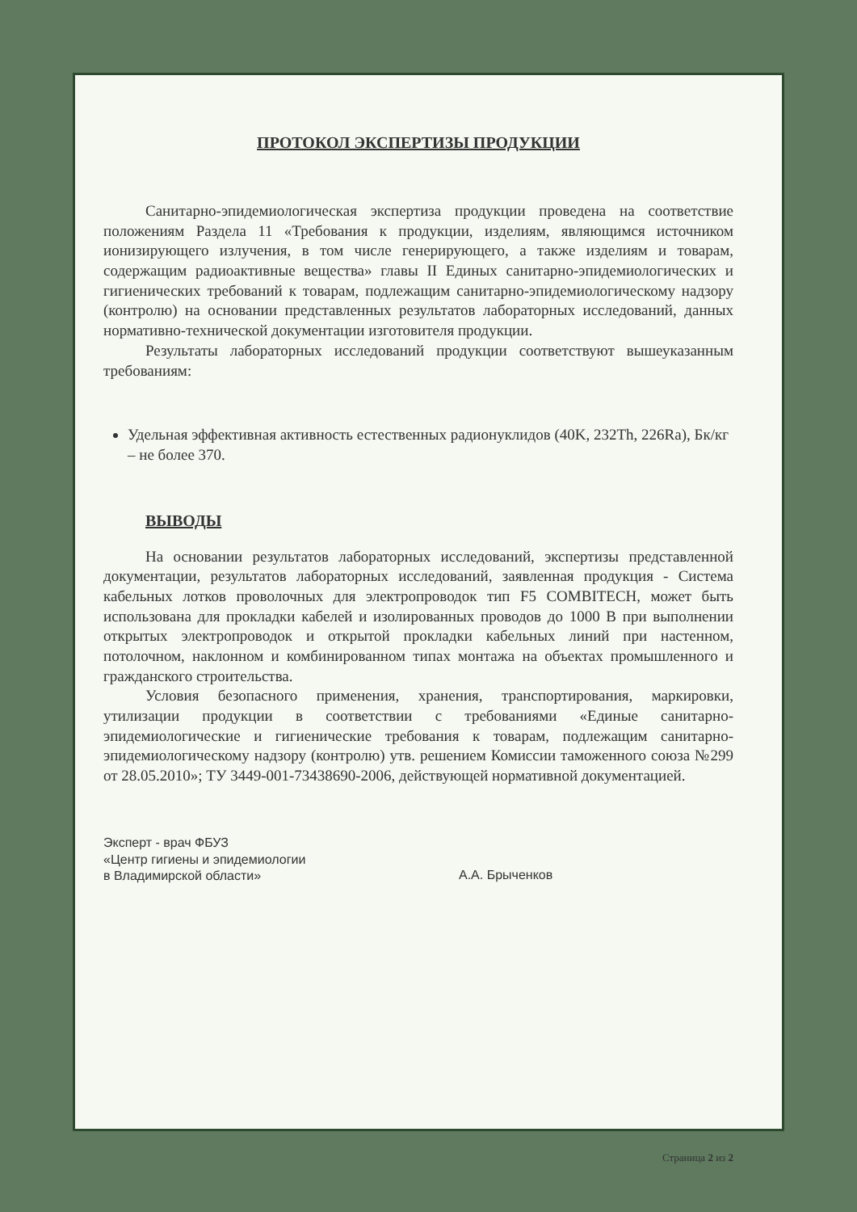ПРОТОКОЛ ЭКСПЕРТИЗЫ ПРОДУКЦИИ
Санитарно-эпидемиологическая экспертиза продукции проведена на соответствие положениям Раздела 11 «Требования к продукции, изделиям, являющимся источником ионизирующего излучения, в том числе генерирующего, а также изделиям и товарам, содержащим радиоактивные вещества» главы II Единых санитарно-эпидемиологических и гигиенических требований к товарам, подлежащим санитарно-эпидемиологическому надзору (контролю) на основании представленных результатов лабораторных исследований, данных нормативно-технической документации изготовителя продукции.
Результаты лабораторных исследований продукции соответствуют вышеуказанным требованиям:
Удельная эффективная активность естественных радионуклидов (40K, 232Th, 226Ra), Бк/кг – не более 370.
ВЫВОДЫ
На основании результатов лабораторных исследований, экспертизы представленной документации, результатов лабораторных исследований, заявленная продукция - Система кабельных лотков проволочных для электропроводок тип F5 COMBITECH, может быть использована для прокладки кабелей и изолированных проводов до 1000 В при выполнении открытых электропроводок и открытой прокладки кабельных линий при настенном, потолочном, наклонном и комбинированном типах монтажа на объектах промышленного и гражданского строительства.
Условия безопасного применения, хранения, транспортирования, маркировки, утилизации продукции в соответствии с требованиями «Единые санитарно-эпидемиологические и гигиенические требования к товарам, подлежащим санитарно-эпидемиологическому надзору (контролю) утв. решением Комиссии таможенного союза №299 от 28.05.2010»; ТУ 3449-001-73438690-2006, действующей нормативной документацией.
Эксперт - врач ФБУЗ
«Центр гигиены и эпидемиологии
в Владимирской области»
А.А. Брыченков
Страница 2 из 2